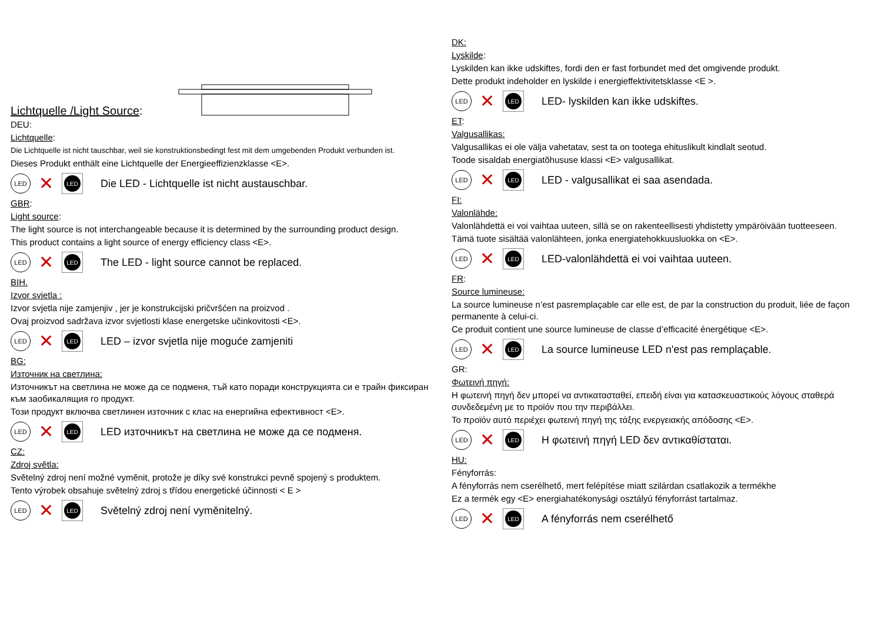Lichtquelle /Light Source:
DEU:
Lichtquelle:
Die Lichtquelle ist nicht tauschbar, weil sie konstruktionsbedingt fest mit dem umgebenden Produkt verbunden ist.
Dieses Produkt enthält eine Lichtquelle der Energieeffizienzklasse <E>.
LED
✕
LED
Die LED - Lichtquelle ist nicht austauschbar.
GBR:
Light source:
The light source is not interchangeable because it is determined by the surrounding product design.
This product contains a light source of energy efficiency class <E>.
LED
✕
LED
The LED - light source cannot be replaced.
BIH.
Izvor svjetla :
Izvor svjetla nije zamjenjiv , jer je konstrukcijski pričvršćen na proizvod .
Ovaj proizvod sadržava izvor svjetlosti klase energetske učinkovitosti <E>.
LED
✕
LED
LED – izvor svjetla nije moguće zamjeniti
BG:
Източник на светлина:
Източникът на светлина не може да се подменя, тъй като поради конструкцията си е трайн фиксиран към заобикалящия го продукт.
Този продукт включва светлинен източник с клас на енергийна ефективност <E>.
LED
✕
LED
LED източникът на светлина не може да се подменя.
CZ:
Zdroj světla:
Světelný zdroj není možné vyměnit, protože je díky své konstrukci pevně spojený s produktem.
Tento výrobek obsahuje světelný zdroj s třídou energetické účinnosti < E >
LED
✕
LED
Světelný zdroj není vyměnitelný.
DK:
Lyskilde:
Lyskilden kan ikke udskiftes, fordi den er fast forbundet med det omgivende produkt.
Dette produkt indeholder en lyskilde i energieffektivitetsklasse <E >.
LED
✕
LED
LED- lyskilden kan ikke udskiftes.
ET:
Valgusallikas:
Valgusallikas ei ole välja vahetatav, sest ta on tootega ehituslikult kindlalt seotud.
Toode sisaldab energiatõhususe klassi <E> valgusallikat.
LED
✕
LED
LED - valgusallikat ei saa asendada.
FI:
Valonlähde:
Valonlähdettä ei voi vaihtaa uuteen, sillä se on rakenteellisesti yhdistetty ympäröivään tuotteeseen.
Tämä tuote sisältää valonlähteen, jonka energiatehokkuusluokka on <E>.
LED
✕
LED
LED-valonlähdettä ei voi vaihtaa uuteen.
FR:
Source lumineuse:
La source lumineuse n’est pasremplaçable car elle est, de par la construction du produit, liée de façon permanente à celui-ci.
Ce produit contient une source lumineuse de classe d’efficacité énergétique <E>.
LED
✕
LED
La source lumineuse LED n'est pas remplaçable.
GR:
Φωτεινή πηγή:
Η φωτεινή πηγή δεν μπορεί να αντικατασταθεί, επειδή είναι για κατασκευαστικούς λόγους σταθερά συνδεδεμένη με το προϊόν που την περιβάλλει.
Το προϊόν αυτό περιέχει φωτεινή πηγή της τάξης ενεργειακής απόδοσης <E>.
LED
✕
LED
Η φωτεινή πηγή LED δεν αντικαθίσταται.
HU:
Fényforrás:
A fényforrás nem cserélhető, mert felépítése miatt szilárdan csatlakozik a termékhe
Ez a termék egy <E> energiahatékonysági osztályú fényforrást tartalmaz.
LED
✕
LED
A fényforrás nem cserélhető